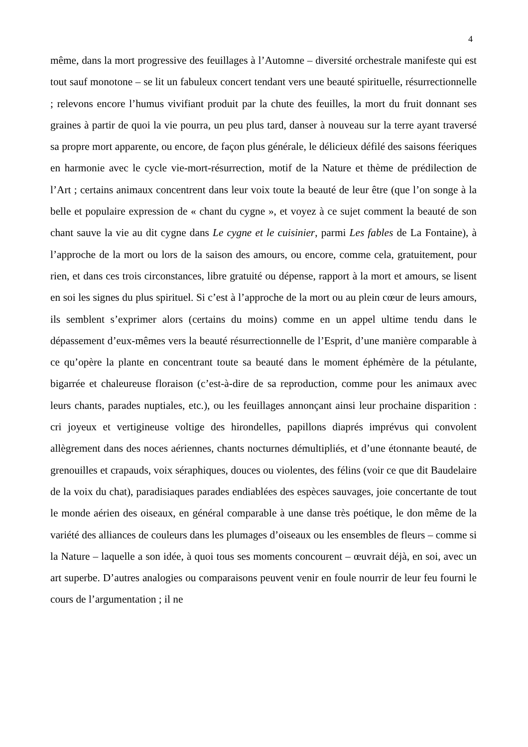4
même, dans la mort progressive des feuillages à l’Automne – diversité orchestrale manifeste qui est tout sauf monotone – se lit un fabuleux concert tendant vers une beauté spirituelle, résurrectionnelle ; relevons encore l’humus vivifiant produit par la chute des feuilles, la mort du fruit donnant ses graines à partir de quoi la vie pourra, un peu plus tard, danser à nouveau sur la terre ayant traversé sa propre mort apparente, ou encore, de façon plus générale, le délicieux défilé des saisons féeriques en harmonie avec le cycle vie-mort-résurrection, motif de la Nature et thème de prédilection de l’Art ; certains animaux concentrent dans leur voix toute la beauté de leur être (que l’on songe à la belle et populaire expression de « chant du cygne », et voyez à ce sujet comment la beauté de son chant sauve la vie au dit cygne dans Le cygne et le cuisinier, parmi Les fables de La Fontaine), à l’approche de la mort ou lors de la saison des amours, ou encore, comme cela, gratuitement, pour rien, et dans ces trois circonstances, libre gratuité ou dépense, rapport à la mort et amours, se lisent en soi les signes du plus spirituel. Si c’est à l’approche de la mort ou au plein cœur de leurs amours, ils semblent s’exprimer alors (certains du moins) comme en un appel ultime tendu dans le dépassement d’eux-mêmes vers la beauté résurrectionnelle de l’Esprit, d’une manière comparable à ce qu’opère la plante en concentrant toute sa beauté dans le moment éphémère de la pétulante, bigarrée et chaleureuse floraison (c’est-à-dire de sa reproduction, comme pour les animaux avec leurs chants, parades nuptiales, etc.), ou les feuillages annonçant ainsi leur prochaine disparition : cri joyeux et vertigineuse voltige des hirondelles, papillons diaprés imprévus qui convolent allègrement dans des noces aériennes, chants nocturnes démultipliés, et d’une étonnante beauté, de grenouilles et crapauds, voix séraphiques, douces ou violentes, des félins (voir ce que dit Baudelaire de la voix du chat), paradisiaques parades endiablées des espèces sauvages, joie concertante de tout le monde aérien des oiseaux, en général comparable à une danse très poétique, le don même de la variété des alliances de couleurs dans les plumages d’oiseaux ou les ensembles de fleurs – comme si la Nature – laquelle a son idée, à quoi tous ses moments concourent – œuvrait déjà, en soi, avec un art superbe. D’autres analogies ou comparaisons peuvent venir en foule nourrir de leur feu fourni le cours de l’argumentation ; il ne